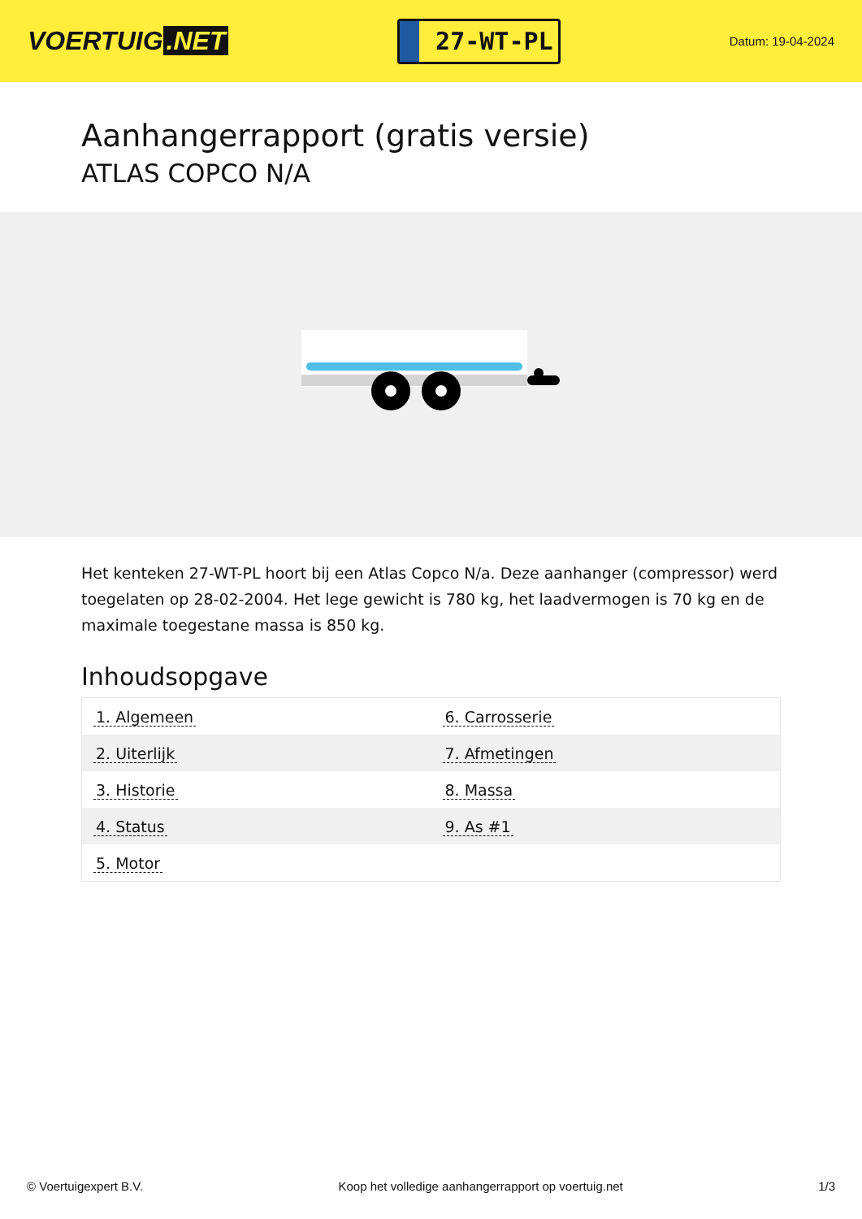VOERTUIG.NET
27-WT-PL
Datum: 19-04-2024
Aanhangerrapport (gratis versie)
ATLAS COPCO N/A
Het kenteken 27-WT-PL hoort bij een Atlas Copco N/a. Deze aanhanger (compressor) werd toegelaten op 28-02-2004. Het lege gewicht is 780 kg, het laadvermogen is 70 kg en de maximale toegestane massa is 850 kg.
Inhoudsopgave
| 1. Algemeen | 6. Carrosserie |
| 2. Uiterlijk | 7. Afmetingen |
| 3. Historie | 8. Massa |
| 4. Status | 9. As #1 |
| 5. Motor | |
© Voertuigexpert B.V. Koop het volledige aanhangerrapport op voertuig.net 1/3